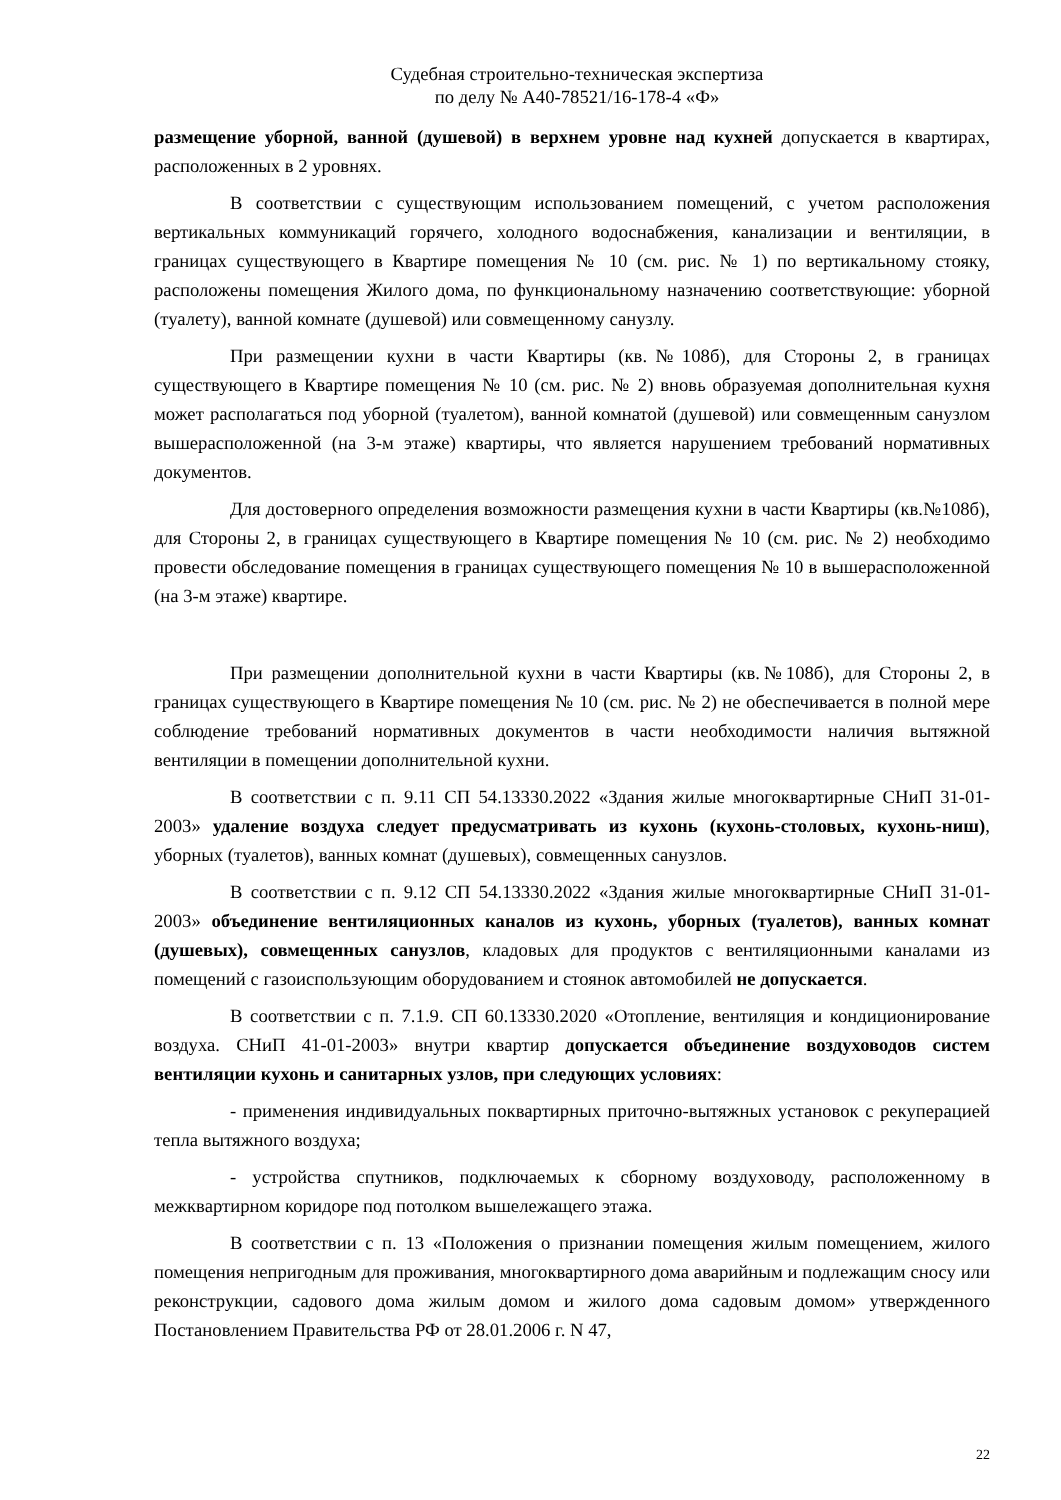Судебная строительно-техническая экспертиза
по делу № А40-78521/16-178-4 «Ф»
размещение уборной, ванной (душевой) в верхнем уровне над кухней допускается в квартирах, расположенных в 2 уровнях.
В соответствии с существующим использованием помещений, с учетом расположения вертикальных коммуникаций горячего, холодного водоснабжения, канализации и вентиляции, в границах существующего в Квартире помещения № 10 (см. рис. № 1) по вертикальному стояку, расположены помещения Жилого дома, по функциональному назначению соответствующие: уборной (туалету), ванной комнате (душевой) или совмещенному санузлу.
При размещении кухни в части Квартиры (кв.№108б), для Стороны 2, в границах существующего в Квартире помещения № 10 (см. рис. № 2) вновь образуемая дополнительная кухня может располагаться под уборной (туалетом), ванной комнатой (душевой) или совмещенным санузлом вышерасположенной (на 3-м этаже) квартиры, что является нарушением требований нормативных документов.
Для достоверного определения возможности размещения кухни в части Квартиры (кв.№108б), для Стороны 2, в границах существующего в Квартире помещения № 10 (см. рис. № 2) необходимо провести обследование помещения в границах существующего помещения № 10 в вышерасположенной (на 3-м этаже) квартире.
При размещении дополнительной кухни в части Квартиры (кв.№108б), для Стороны 2, в границах существующего в Квартире помещения № 10 (см. рис. № 2) не обеспечивается в полной мере соблюдение требований нормативных документов в части необходимости наличия вытяжной вентиляции в помещении дополнительной кухни.
В соответствии с п. 9.11 СП 54.13330.2022 «Здания жилые многоквартирные СНиП 31-01-2003» удаление воздуха следует предусматривать из кухонь (кухонь-столовых, кухонь-ниш), уборных (туалетов), ванных комнат (душевых), совмещенных санузлов.
В соответствии с п. 9.12 СП 54.13330.2022 «Здания жилые многоквартирные СНиП 31-01-2003» объединение вентиляционных каналов из кухонь, уборных (туалетов), ванных комнат (душевых), совмещенных санузлов, кладовых для продуктов с вентиляционными каналами из помещений с газоиспользующим оборудованием и стоянок автомобилей не допускается.
В соответствии с п. 7.1.9. СП 60.13330.2020 «Отопление, вентиляция и кондиционирование воздуха. СНиП 41-01-2003» внутри квартир допускается объединение воздуховодов систем вентиляции кухонь и санитарных узлов, при следующих условиях:
- применения индивидуальных поквартирных приточно-вытяжных установок с рекуперацией тепла вытяжного воздуха;
- устройства спутников, подключаемых к сборному воздуховоду, расположенному в межквартирном коридоре под потолком вышележащего этажа.
В соответствии с п. 13 «Положения о признании помещения жилым помещением, жилого помещения непригодным для проживания, многоквартирного дома аварийным и подлежащим сносу или реконструкции, садового дома жилым домом и жилого дома садовым домом» утвержденного Постановлением Правительства РФ от 28.01.2006 г. N 47,
22